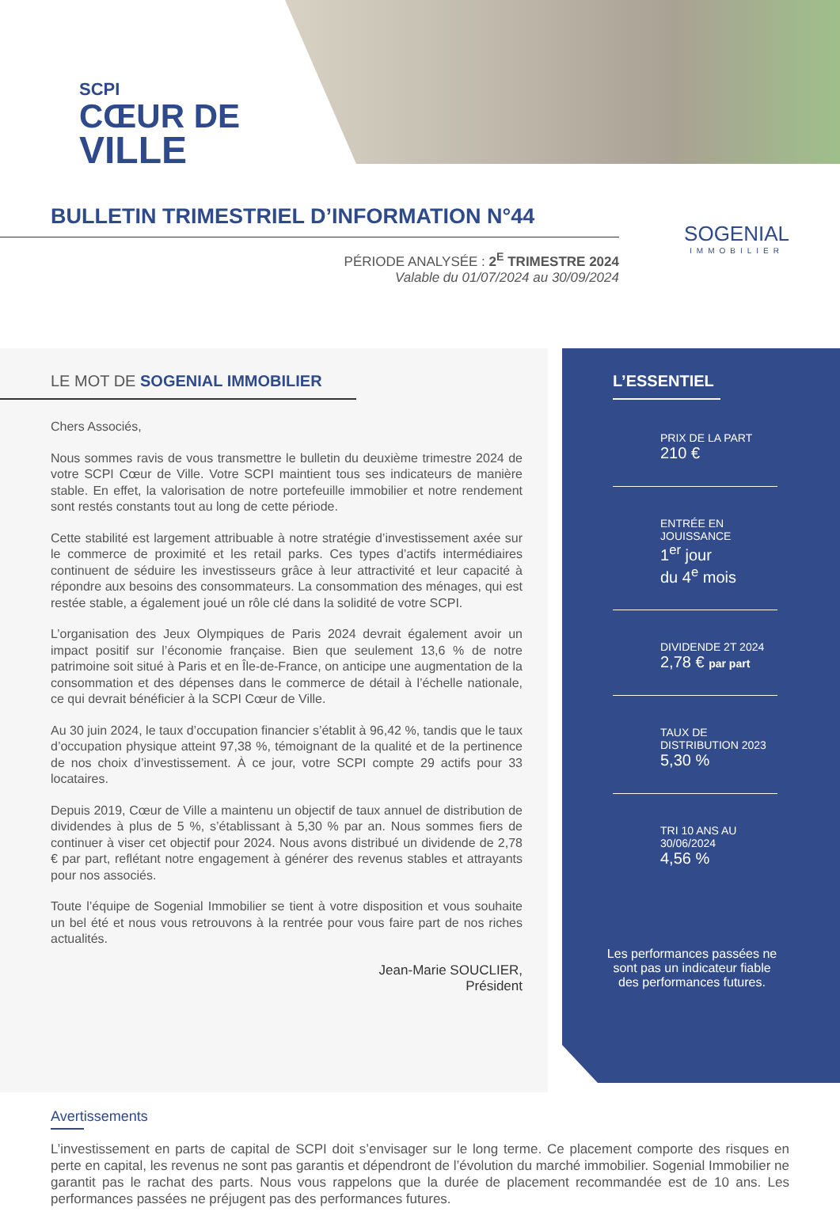SCPI
CŒUR DE
VILLE
BULLETIN TRIMESTRIEL D’INFORMATION N°44
PÉRIODE ANALYSÉE : 2<sup>E</sup> TRIMESTRE 2024
Valable du 01/07/2024 au 30/09/2024
SOGENIAL
IMMOBILIER
LE MOT DE SOGENIAL IMMOBILIER
Chers Associés,
Nous sommes ravis de vous transmettre le bulletin du deuxième trimestre 2024 de votre SCPI Cœur de Ville. Votre SCPI maintient tous ses indicateurs de manière stable. En effet, la valorisation de notre portefeuille immobilier et notre rendement sont restés constants tout au long de cette période.
Cette stabilité est largement attribuable à notre stratégie d’investissement axée sur le commerce de proximité et les retail parks. Ces types d’actifs intermédiaires continuent de séduire les investisseurs grâce à leur attractivité et leur capacité à répondre aux besoins des consommateurs. La consommation des ménages, qui est restée stable, a également joué un rôle clé dans la solidité de votre SCPI.
L’organisation des Jeux Olympiques de Paris 2024 devrait également avoir un impact positif sur l’économie française. Bien que seulement 13,6 % de notre patrimoine soit situé à Paris et en Île-de-France, on anticipe une augmentation de la consommation et des dépenses dans le commerce de détail à l’échelle nationale, ce qui devrait bénéficier à la SCPI Cœur de Ville.
Au 30 juin 2024, le taux d’occupation financier s’établit à 96,42 %, tandis que le taux d’occupation physique atteint 97,38 %, témoignant de la qualité et de la pertinence de nos choix d’investissement. À ce jour, votre SCPI compte 29 actifs pour 33 locataires.
Depuis 2019, Cœur de Ville a maintenu un objectif de taux annuel de distribution de dividendes à plus de 5 %, s’établissant à 5,30 % par an. Nous sommes fiers de continuer à viser cet objectif pour 2024. Nous avons distribué un dividende de 2,78 € par part, reflétant notre engagement à générer des revenus stables et attrayants pour nos associés.
Toute l’équipe de Sogenial Immobilier se tient à votre disposition et vous souhaite un bel été et nous vous retrouvons à la rentrée pour vous faire part de nos riches actualités.
Jean-Marie SOUCLIER,
Président
L’ESSENTIEL
PRIX DE LA PART
210 €
ENTRÉE EN JOUISSANCE
1<sup>er</sup> jour
du 4<sup>e</sup> mois
DIVIDENDE 2T 2024
2,78 € par part
TAUX DE DISTRIBUTION 2023
5,30 %
TRI 10 ANS AU 30/06/2024
4,56 %
Les performances passées ne sont pas un indicateur fiable des performances futures.
Avertissements
L’investissement en parts de capital de SCPI doit s’envisager sur le long terme. Ce placement comporte des risques en perte en capital, les revenus ne sont pas garantis et dépendront de l’évolution du marché immobilier. Sogenial Immobilier ne garantit pas le rachat des parts. Nous vous rappelons que la durée de placement recommandée est de 10 ans. Les performances passées ne préjugent pas des performances futures.